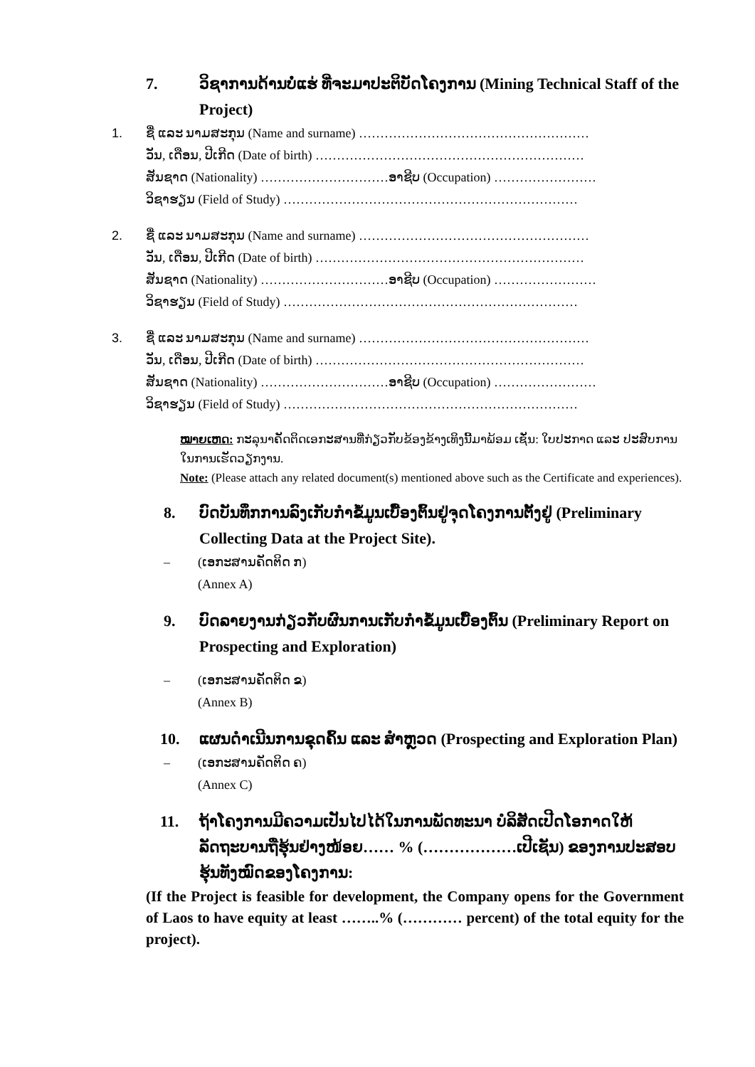7. ວິຊາການດ້ານບໍ່ແຮ່ ທີ່ຈະມາປະຕິບັດໂຄງການ (Mining Technical Staff of the Project)
1. ຊື່ ແລະ ນາມສະກຸນ (Name and surname) ………………………………………………
ວັນ, ເດືອນ, ປີເກີດ (Date of birth) ………………………………………………………
ສັນຊາດ (Nationality) …………………………ອາຊີບ (Occupation) ……………………
ວິຊາຮຽນ (Field of Study) ……………………………………………………………
2. ຊື່ ແລະ ນາມສະກຸນ (Name and surname) ………………………………………………
ວັນ, ເດືອນ, ປີເກີດ (Date of birth) ………………………………………………………
ສັນຊາດ (Nationality) …………………………ອາຊີບ (Occupation) ……………………
ວິຊາຮຽນ (Field of Study) ……………………………………………………………
3. ຊື່ ແລະ ນາມສະກຸນ (Name and surname) ………………………………………………
ວັນ, ເດືອນ, ປີເກີດ (Date of birth) ………………………………………………………
ສັນຊາດ (Nationality) …………………………ອາຊີບ (Occupation) ……………………
ວິຊາຮຽນ (Field of Study) ……………………………………………………………
ໝາຍເຫດ: ກະລຸນາຄັດຕິດເອກະສານທີ່ກ່ຽວກັບຂ້ອງຂ້າງເທິງນີ້ມາພ້ອມ ເຊັ່ນ: ໃບປະກາດ ແລະ ປະສົບການໃນການເຮັດວຽກງານ.
Note: (Please attach any related document(s) mentioned above such as the Certificate and experiences).
8. ບົດບັນທຶກການລົງເກັບກຳຂໍ້ມູນເບື້ອງຕົ້ນຢູ່ຈຸດໂຄງການຕັ້ງຢູ່ (Preliminary Collecting Data at the Project Site).
– (ເອກະສານຄັດຕິດ ກ)
(Annex A)
9. ບົດລາຍງານກ່ຽວກັບຜົນການເກັບກຳຂໍ້ມູນເບື້ອງຕົ້ນ (Preliminary Report on Prospecting and Exploration)
– (ເອກະສານຄັດຕິດ ຂ)
(Annex B)
10. ແຜນດຳເນີນການຂຸດຄົ້ນ ແລະ ສຳຫຼວດ (Prospecting and Exploration Plan)
– (ເອກະສານຄັດຕິດ ຄ)
(Annex C)
11. ຖ້າໂຄງການມີຄວາມເປັນໄປໄດ້ໃນການພັດທະນາ ບໍລິສັດເປີດໂອກາດໃຫ້ ລັດຖະບານຖືຮຸ້ນຢ່າງໜ້ອຍ…… % (………………ເປີເຊັນ) ຂອງການປະສອບຮຸ້ນທັງໝົດຂອງໂຄງການ:
(If the Project is feasible for development, the Company opens for the Government of Laos to have equity at least ……..% (………… percent) of the total equity for the project).